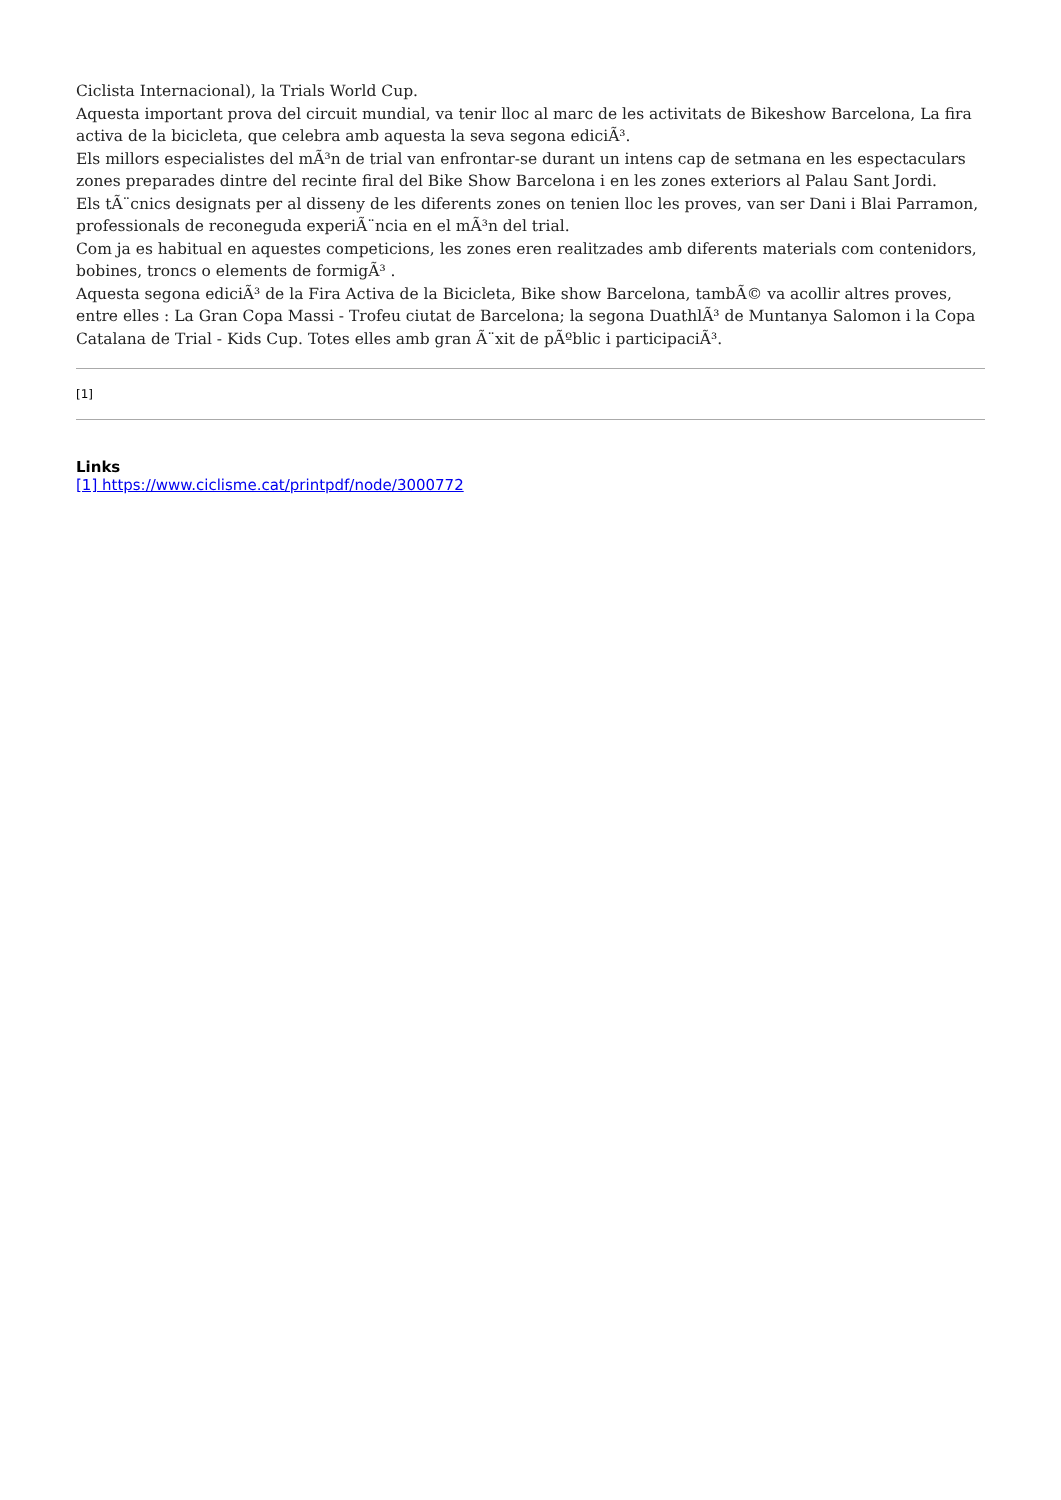Ciclista Internacional), la Trials World Cup.
Aquesta important prova del circuit mundial, va tenir lloc al marc de les activitats de Bikeshow Barcelona, La fira activa de la bicicleta, que celebra amb aquesta la seva segona ediciÃ³.
Els millors especialistes del mÃ³n de trial van enfrontar-se durant un intens cap de setmana en les espectaculars zones preparades dintre del recinte firal del Bike Show Barcelona i en les zones exteriors al Palau Sant Jordi.
Els tÃ¨cnics designats per al disseny de les diferents zones on tenien lloc les proves, van ser Dani i Blai Parramon, professionals de reconeguda experiÃ¨ncia en el mÃ³n del trial.
Com ja es habitual en aquestes competicions, les zones eren realitzades amb diferents materials com contenidors, bobines, troncs o elements de formigÃ³ .
Aquesta segona ediciÃ³ de la Fira Activa de la Bicicleta, Bike show Barcelona, tambÃ© va acollir altres proves, entre elles : La Gran Copa Massi - Trofeu ciutat de Barcelona; la segona DuathlÃ³ de Muntanya Salomon i la Copa Catalana de Trial - Kids Cup. Totes elles amb gran Ã¨xit de pÃºblic i participaciÃ³.
[1]
Links
[1] https://www.ciclisme.cat/printpdf/node/3000772